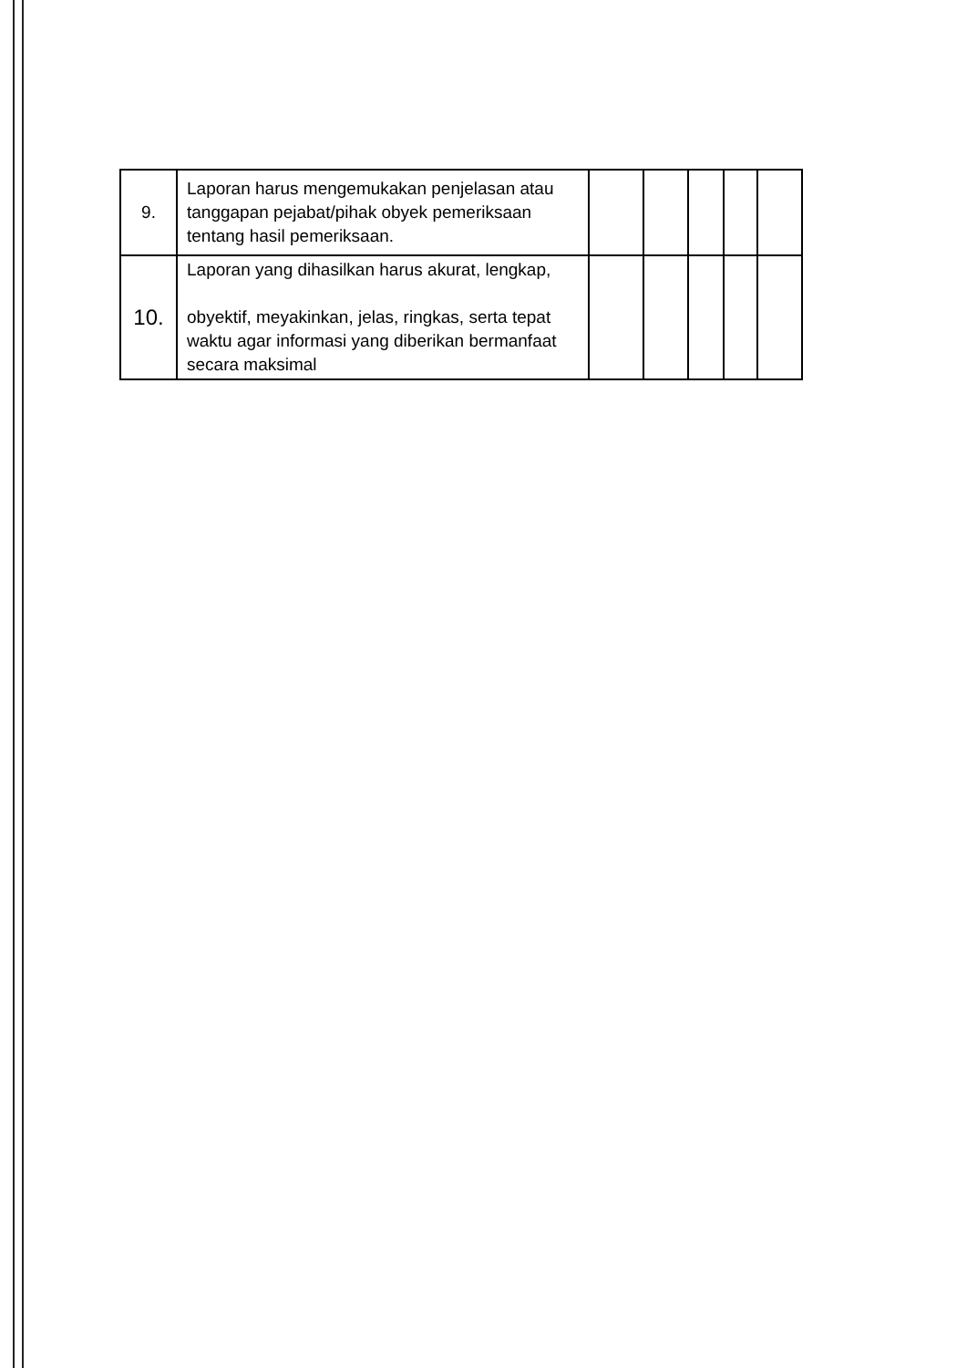| 9. | Laporan harus mengemukakan penjelasan atau tanggapan pejabat/pihak obyek pemeriksaan tentang hasil pemeriksaan. | | | | | |
| 10. | Laporan yang dihasilkan harus akurat, lengkap, obyektif, meyakinkan, jelas, ringkas, serta tepat waktu agar informasi yang diberikan bermanfaat secara maksimal | | | | | |